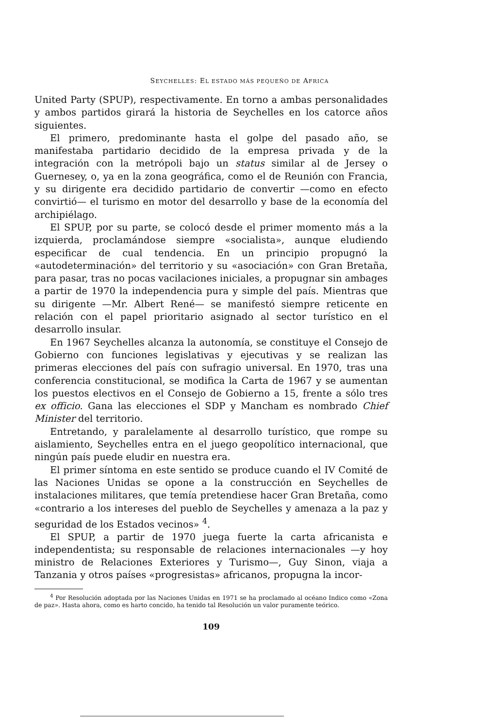SEYCHELLES: EL ESTADO MÁS PEQUEÑO DE AFRICA
United Party (SPUP), respectivamente. En torno a ambas personalidades y ambos partidos girará la historia de Seychelles en los catorce años siguientes.
El primero, predominante hasta el golpe del pasado año, se manifestaba partidario decidido de la empresa privada y de la integración con la metrópoli bajo un status similar al de Jersey o Guernesey, o, ya en la zona geográfica, como el de Reunión con Francia, y su dirigente era decidido partidario de convertir —como en efecto convirtió— el turismo en motor del desarrollo y base de la economía del archipiélago.
El SPUP, por su parte, se colocó desde el primer momento más a la izquierda, proclamándose siempre «socialista», aunque eludiendo especificar de cual tendencia. En un principio propugnó la «autodeterminación» del territorio y su «asociación» con Gran Bretaña, para pasar, tras no pocas vacilaciones iniciales, a propugnar sin ambages a partir de 1970 la independencia pura y simple del país. Mientras que su dirigente —Mr. Albert René— se manifestó siempre reticente en relación con el papel prioritario asignado al sector turístico en el desarrollo insular.
En 1967 Seychelles alcanza la autonomía, se constituye el Consejo de Gobierno con funciones legislativas y ejecutivas y se realizan las primeras elecciones del país con sufragio universal. En 1970, tras una conferencia constitucional, se modifica la Carta de 1967 y se aumentan los puestos electivos en el Consejo de Gobierno a 15, frente a sólo tres ex officio. Gana las elecciones el SDP y Mancham es nombrado Chief Minister del territorio.
Entretando, y paralelamente al desarrollo turístico, que rompe su aislamiento, Seychelles entra en el juego geopolítico internacional, que ningún país puede eludir en nuestra era.
El primer síntoma en este sentido se produce cuando el IV Comité de las Naciones Unidas se opone a la construcción en Seychelles de instalaciones militares, que temía pretendiese hacer Gran Bretaña, como «contrario a los intereses del pueblo de Seychelles y amenaza a la paz y seguridad de los Estados vecinos» <sup>4</sup>.
El SPUP, a partir de 1970 juega fuerte la carta africanista e independentista; su responsable de relaciones internacionales —y hoy ministro de Relaciones Exteriores y Turismo—, Guy Sinon, viaja a Tanzania y otros países «progresistas» africanos, propugna la incor-
<sup>4</sup> Por Resolución adoptada por las Naciones Unidas en 1971 se ha proclamado al océano Indico como «Zona de paz». Hasta ahora, como es harto concido, ha tenido tal Resolución un valor puramente teórico.
109